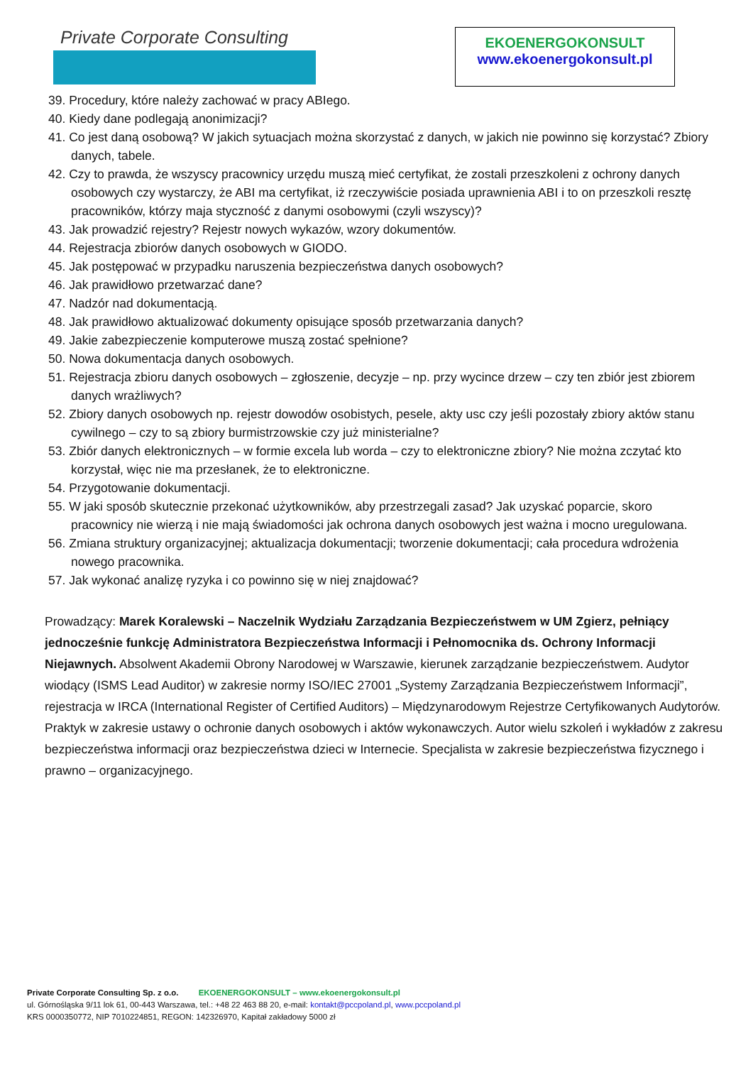Private Corporate Consulting
EKOENERGOKONSULT
www.ekoenergokonsult.pl
39. Procedury, które należy zachować w pracy ABIego.
40. Kiedy dane podlegają anonimizacji?
41. Co jest daną osobową? W jakich sytuacjach można skorzystać z danych, w jakich nie powinno się korzystać? Zbiory danych, tabele.
42. Czy to prawda, że wszyscy pracownicy urzędu muszą mieć certyfikat, że zostali przeszkoleni z ochrony danych osobowych czy wystarczy, że ABI ma certyfikat, iż rzeczywiście posiada uprawnienia ABI i to on przeszkoli resztę pracowników, którzy maja styczność z danymi osobowymi (czyli wszyscy)?
43. Jak prowadzić rejestry? Rejestr nowych wykazów, wzory dokumentów.
44. Rejestracja zbiorów danych osobowych w GIODO.
45. Jak postępować w przypadku naruszenia bezpieczeństwa danych osobowych?
46. Jak prawidłowo przetwarzać dane?
47. Nadzór nad dokumentacją.
48. Jak prawidłowo aktualizować dokumenty opisujące sposób przetwarzania danych?
49. Jakie zabezpieczenie komputerowe muszą zostać spełnione?
50. Nowa dokumentacja danych osobowych.
51. Rejestracja zbioru danych osobowych – zgłoszenie, decyzje – np. przy wycince drzew – czy ten zbiór jest zbiorem danych wrażliwych?
52. Zbiory danych osobowych np. rejestr dowodów osobistych, pesele, akty usc czy jeśli pozostały zbiory aktów stanu cywilnego – czy to są zbiory burmistrzowskie czy już ministerialne?
53. Zbiór danych elektronicznych – w formie excela lub worda – czy to elektroniczne zbiory? Nie można zczytać kto korzystał, więc nie ma przesłanek, że to elektroniczne.
54. Przygotowanie dokumentacji.
55. W jaki sposób skutecznie przekonać użytkowników, aby przestrzegali zasad? Jak uzyskać poparcie, skoro pracownicy nie wierzą i nie mają świadomości jak ochrona danych osobowych jest ważna i mocno uregulowana.
56. Zmiana struktury organizacyjnej; aktualizacja dokumentacji; tworzenie dokumentacji; cała procedura wdrożenia nowego pracownika.
57. Jak wykonać analizę ryzyka i co powinno się w niej znajdować?
Prowadzący: Marek Koralewski – Naczelnik Wydziału Zarządzania Bezpieczeństwem w UM Zgierz, pełniący jednocześnie funkcję Administratora Bezpieczeństwa Informacji i Pełnomocnika ds. Ochrony Informacji Niejawnych. Absolwent Akademii Obrony Narodowej w Warszawie, kierunek zarządzanie bezpieczeństwem. Audytor wiodący (ISMS Lead Auditor) w zakresie normy ISO/IEC 27001 „Systemy Zarządzania Bezpieczeństwem Informacji”, rejestracja w IRCA (International Register of Certified Auditors) – Międzynarodowym Rejestrze Certyfikowanych Audytorów.
Praktyk w zakresie ustawy o ochronie danych osobowych i aktów wykonawczych. Autor wielu szkoleń i wykładów z zakresu bezpieczeństwa informacji oraz bezpieczeństwa dzieci w Internecie. Specjalista w zakresie bezpieczeństwa fizycznego i prawno – organizacyjnego.
Private Corporate Consulting Sp. z o.o. EKOENERGOKONSULT – www.ekoenergokonsult.pl
ul. Górnośląska 9/11 lok 61, 00-443 Warszawa, tel.: +48 22 463 88 20, e-mail: kontakt@pccpoland.pl, www.pccpoland.pl
KRS 0000350772, NIP 7010224851, REGON: 142326970, Kapitał zakładowy 5000 zł